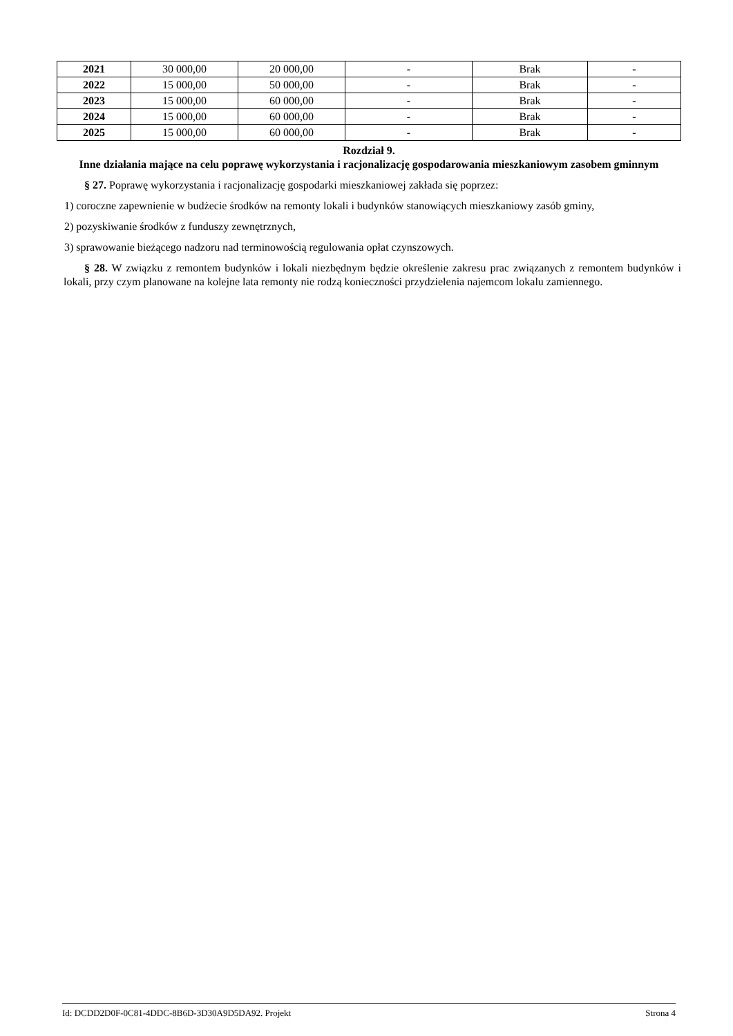| 2021 | 30 000,00 | 20 000,00 | - | Brak | - |
| 2022 | 15 000,00 | 50 000,00 | - | Brak | - |
| 2023 | 15 000,00 | 60 000,00 | - | Brak | - |
| 2024 | 15 000,00 | 60 000,00 | - | Brak | - |
| 2025 | 15 000,00 | 60 000,00 | - | Brak | - |
Rozdział 9.
Inne działania mające na celu poprawę wykorzystania i racjonalizację gospodarowania mieszkaniowym zasobem gminnym
§ 27. Poprawę wykorzystania i racjonalizację gospodarki mieszkaniowej zakłada się poprzez:
1) coroczne zapewnienie w budżecie środków na remonty lokali i budynków stanowiących mieszkaniowy zasób gminy,
2) pozyskiwanie środków z funduszy zewnętrznych,
3) sprawowanie bieżącego nadzoru nad terminowością regulowania opłat czynszowych.
§ 28. W związku z remontem budynków i lokali niezbędnym będzie określenie zakresu prac związanych z remontem budynków i lokali, przy czym planowane na kolejne lata remonty nie rodzą konieczności przydzielenia najemcom lokalu zamiennego.
Id: DCDD2D0F-0C81-4DDC-8B6D-3D30A9D5DA92. Projekt Strona 4